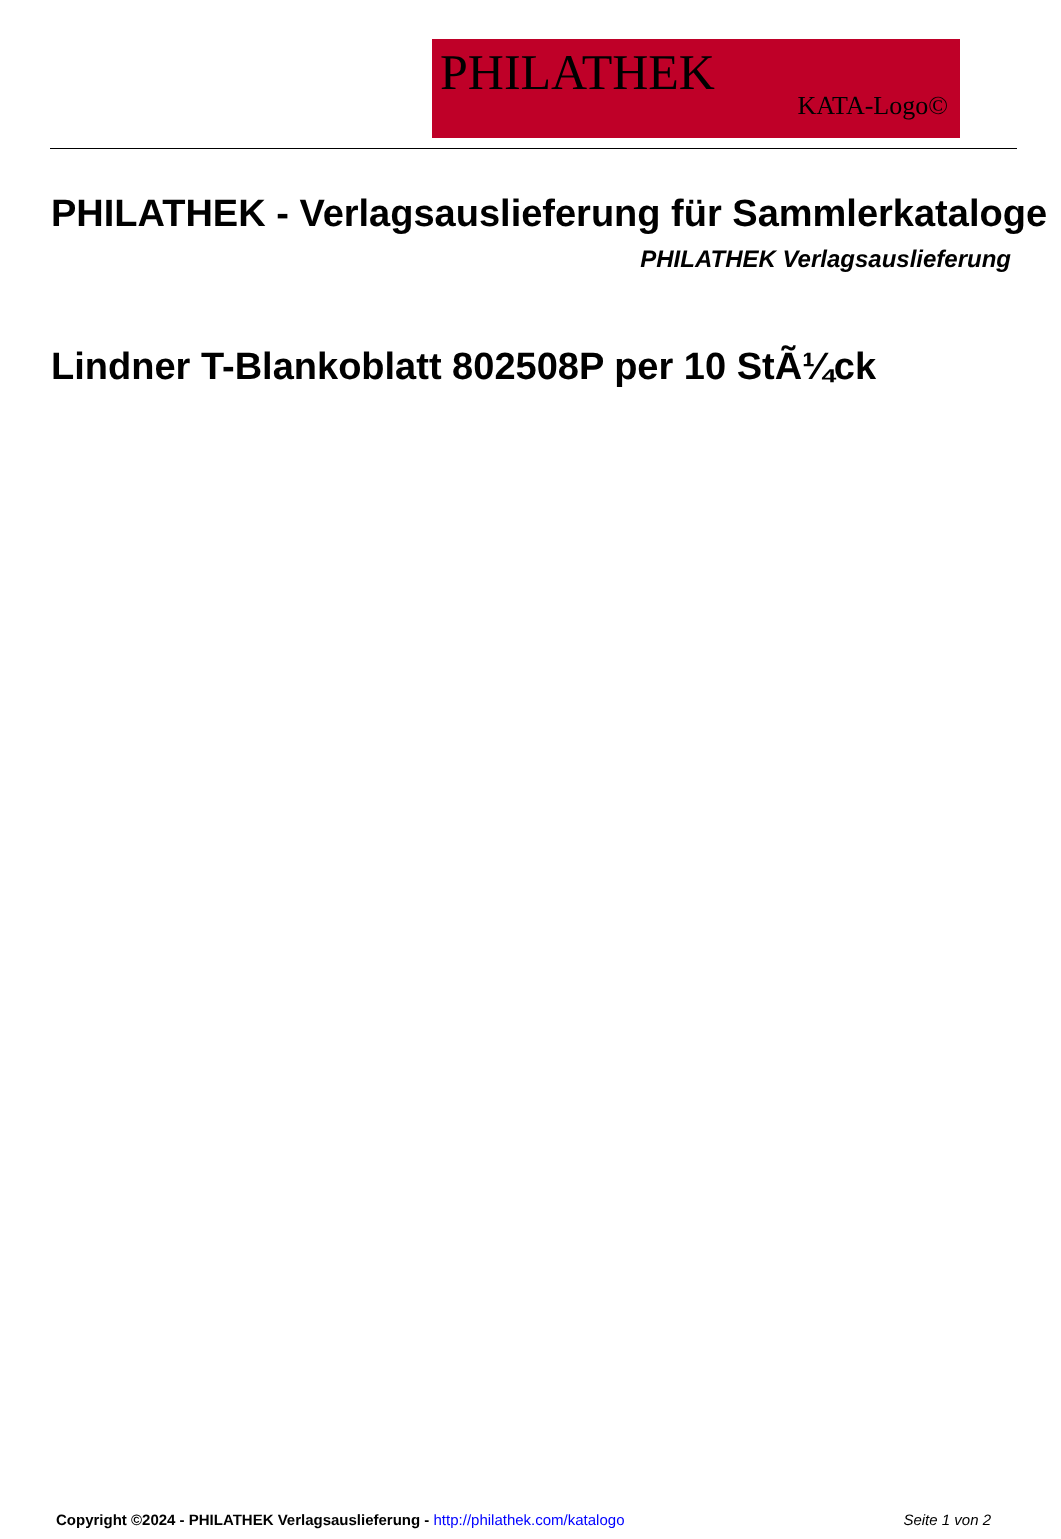PHILATHEK
KATA-Logo©
PHILATHEK - Verlagsauslieferung für Sammlerkataloge
PHILATHEK Verlagsauslieferung
Lindner T-Blankoblatt 802508P per 10 StÃ¼ck
Copyright ©2024 - PHILATHEK Verlagsauslieferung - http://philathek.com/katalogo Seite 1 von 2